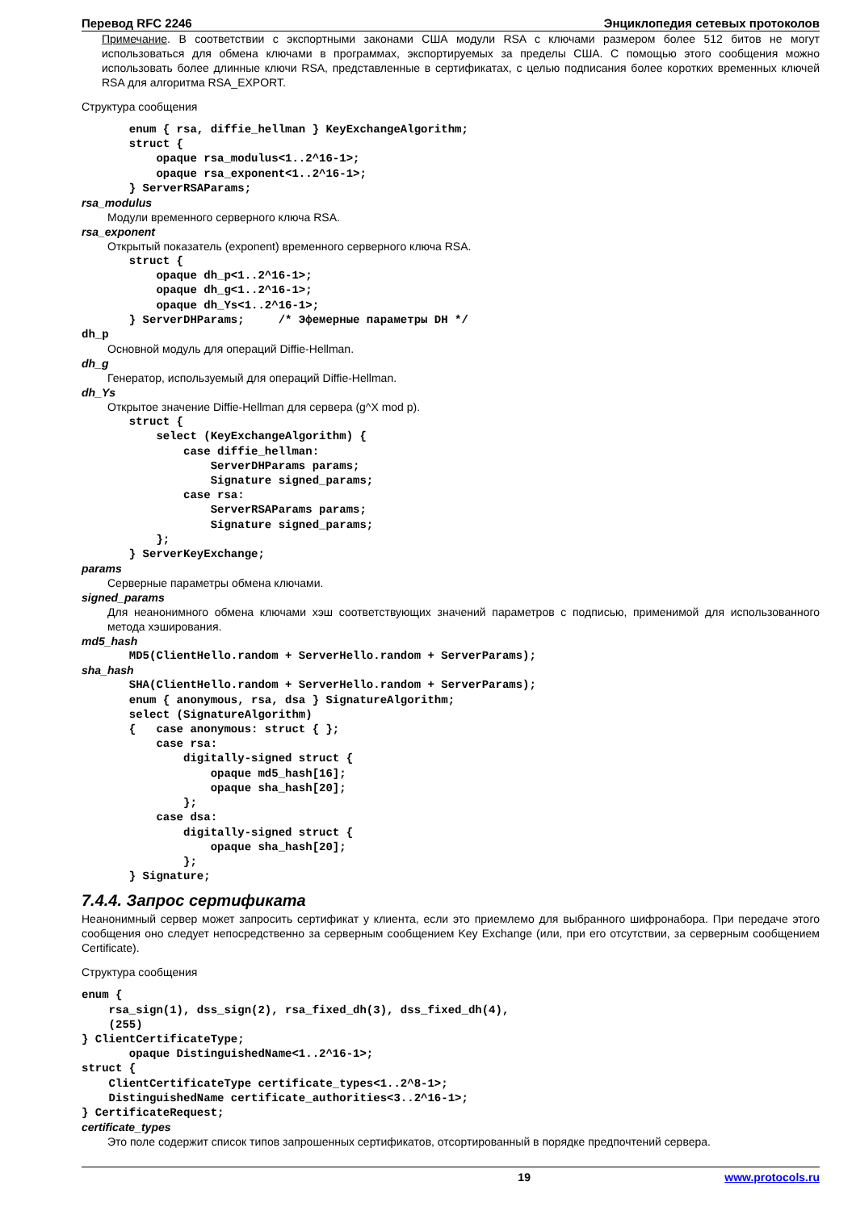Перевод RFC 2246 Энциклопедия сетевых протоколов
Примечание. В соответствии с экспортными законами США модули RSA с ключами размером более 512 битов не могут использоваться для обмена ключами в программах, экспортируемых за пределы США. С помощью этого сообщения можно использовать более длинные ключи RSA, представленные в сертификатах, с целью подписания более коротких временных ключей RSA для алгоритма RSA_EXPORT.
Структура сообщения
       enum { rsa, diffie_hellman } KeyExchangeAlgorithm;
       struct {
           opaque rsa_modulus<1..2^16-1>;
           opaque rsa_exponent<1..2^16-1>;
       } ServerRSAParams;
rsa_modulus
Модули временного серверного ключа RSA.
rsa_exponent
Открытый показатель (exponent) временного серверного ключа RSA.
       struct {
           opaque dh_p<1..2^16-1>;
           opaque dh_g<1..2^16-1>;
           opaque dh_Ys<1..2^16-1>;
       } ServerDHParams;     /* Эфемерные параметры DH */
dh_p
Основной модуль для операций Diffie-Hellman.
dh_g
Генератор, используемый для операций Diffie-Hellman.
dh_Ys
Открытое значение Diffie-Hellman для сервера (g^X mod p).
       struct {
           select (KeyExchangeAlgorithm) {
               case diffie_hellman:
                   ServerDHParams params;
                   Signature signed_params;
               case rsa:
                   ServerRSAParams params;
                   Signature signed_params;
           };
       } ServerKeyExchange;
params
Серверные параметры обмена ключами.
signed_params
Для неанонимного обмена ключами хэш соответствующих значений параметров с подписью, применимой для использованного метода хэширования.
md5_hash
       MD5(ClientHello.random + ServerHello.random + ServerParams);
sha_hash
       SHA(ClientHello.random + ServerHello.random + ServerParams);
       enum { anonymous, rsa, dsa } SignatureAlgorithm;
       select (SignatureAlgorithm)
       {   case anonymous: struct { };
           case rsa:
               digitally-signed struct {
                   opaque md5_hash[16];
                   opaque sha_hash[20];
               };
           case dsa:
               digitally-signed struct {
                   opaque sha_hash[20];
               };
       } Signature;
7.4.4. Запрос сертификата
Неанонимный сервер может запросить сертификат у клиента, если это приемлемо для выбранного шифронабора. При передаче этого сообщения оно следует непосредственно за серверным сообщением Key Exchange (или, при его отсутствии, за серверным сообщением Certificate).
Структура сообщения
enum {
    rsa_sign(1), dss_sign(2), rsa_fixed_dh(3), dss_fixed_dh(4),
    (255)
} ClientCertificateType;
       opaque DistinguishedName<1..2^16-1>;
struct {
    ClientCertificateType certificate_types<1..2^8-1>;
    DistinguishedName certificate_authorities<3..2^16-1>;
} CertificateRequest;
certificate_types
Это поле содержит список типов запрошенных сертификатов, отсортированный в порядке предпочтений сервера.
19 www.protocols.ru